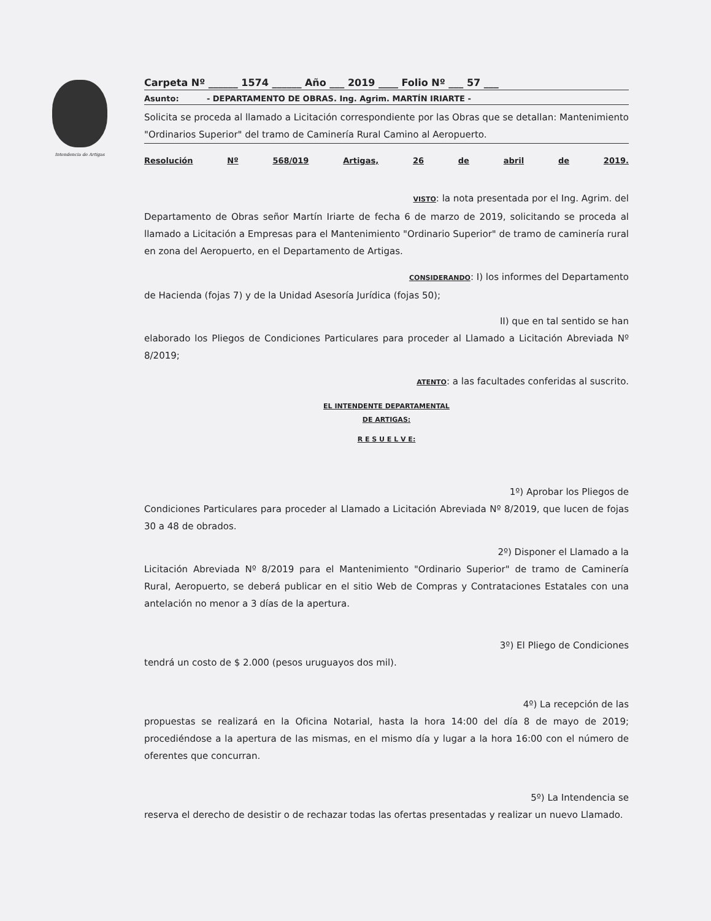Intendencia de Artigas
Carpeta Nº ______ 1574 ______ Año ___ 2019 ____ Folio Nº ___ 57 ___
Asunto: - DEPARTAMENTO DE OBRAS. Ing. Agrim. MARTÍN IRIARTE -
Solicita se proceda al llamado a Licitación correspondiente por las Obras que se detallan: Mantenimiento "Ordinarios Superior" del tramo de Caminería Rural Camino al Aeropuerto.
Resolución Nº 568/019 Artigas, 26 de abril de 2019.
VISTO: la nota presentada por el Ing. Agrim. del
Departamento de Obras señor Martín Iriarte de fecha 6 de marzo de 2019, solicitando se proceda al llamado a Licitación a Empresas para el Mantenimiento "Ordinario Superior" de tramo de caminería rural en zona del Aeropuerto, en el Departamento de Artigas.
CONSIDERANDO: I) los informes del Departamento
de Hacienda (fojas 7) y de la Unidad Asesoría Jurídica (fojas 50);
II) que en tal sentido se han
elaborado los Pliegos de Condiciones Particulares para proceder al Llamado a Licitación Abreviada Nº 8/2019;
ATENTO: a las facultades conferidas al suscrito.
EL INTENDENTE DEPARTAMENTAL
DE ARTIGAS:
R E S U E L V E:
1º) Aprobar los Pliegos de
Condiciones Particulares para proceder al Llamado a Licitación Abreviada Nº 8/2019, que lucen de fojas 30 a 48 de obrados.
2º) Disponer el Llamado a la
Licitación Abreviada Nº 8/2019 para el Mantenimiento "Ordinario Superior" de tramo de Caminería Rural, Aeropuerto, se deberá publicar en el sitio Web de Compras y Contrataciones Estatales con una antelación no menor a 3 días de la apertura.
3º) El Pliego de Condiciones
tendrá un costo de $ 2.000 (pesos uruguayos dos mil).
4º) La recepción de las
propuestas se realizará en la Oficina Notarial, hasta la hora 14:00 del día 8 de mayo de 2019; procediéndose a la apertura de las mismas, en el mismo día y lugar a la hora 16:00 con el número de oferentes que concurran.
5º) La Intendencia se
reserva el derecho de desistir o de rechazar todas las ofertas presentadas y realizar un nuevo Llamado.